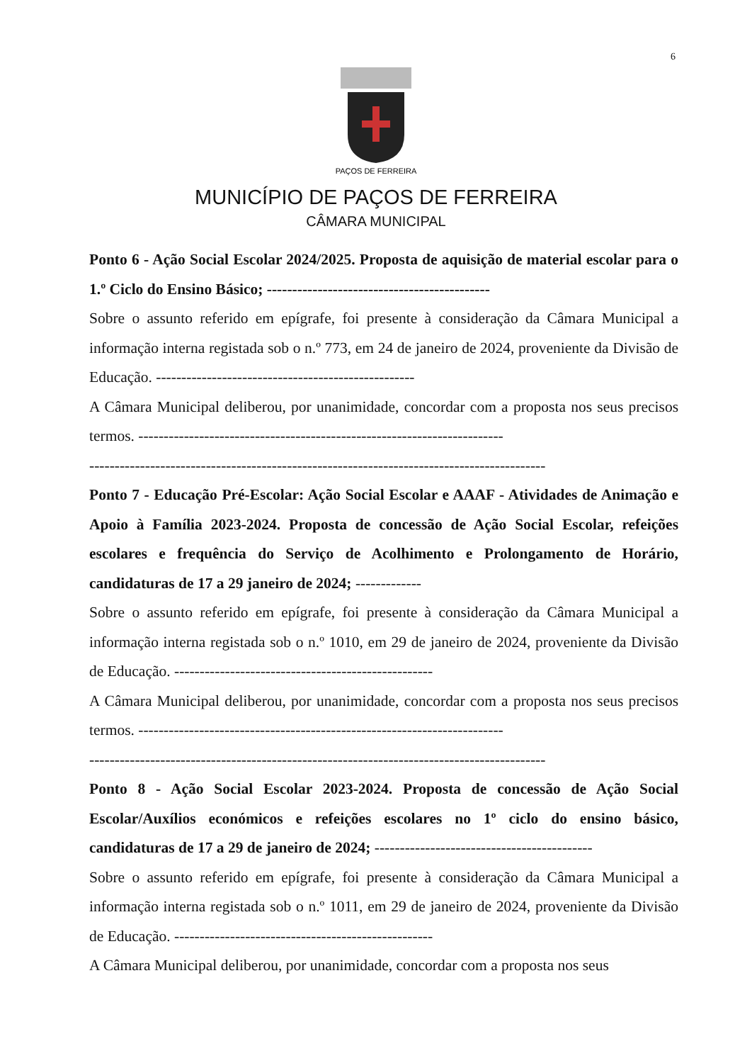6
PAÇOS DE FERREIRA
MUNICÍPIO DE PAÇOS DE FERREIRA
CÂMARA MUNICIPAL
Ponto 6 - Ação Social Escolar 2024/2025. Proposta de aquisição de material escolar para o 1.º Ciclo do Ensino Básico; --------------------------------------------
Sobre o assunto referido em epígrafe, foi presente à consideração da Câmara Municipal a informação interna registada sob o n.º 773, em 24 de janeiro de 2024, proveniente da Divisão de Educação. ---------------------------------------------------
A Câmara Municipal deliberou, por unanimidade, concordar com a proposta nos seus precisos termos. ------------------------------------------------------------------------
------------------------------------------------------------------------------------------
Ponto 7 - Educação Pré-Escolar: Ação Social Escolar e AAAF - Atividades de Animação e Apoio à Família 2023-2024. Proposta de concessão de Ação Social Escolar, refeições escolares e frequência do Serviço de Acolhimento e Prolongamento de Horário, candidaturas de 17 a 29 janeiro de 2024; -------------
Sobre o assunto referido em epígrafe, foi presente à consideração da Câmara Municipal a informação interna registada sob o n.º 1010, em 29 de janeiro de 2024, proveniente da Divisão de Educação. ---------------------------------------------------
A Câmara Municipal deliberou, por unanimidade, concordar com a proposta nos seus precisos termos. ------------------------------------------------------------------------
------------------------------------------------------------------------------------------
Ponto 8 - Ação Social Escolar 2023-2024. Proposta de concessão de Ação Social Escolar/Auxílios económicos e refeições escolares no 1º ciclo do ensino básico, candidaturas de 17 a 29 de janeiro de 2024; -------------------------------------------
Sobre o assunto referido em epígrafe, foi presente à consideração da Câmara Municipal a informação interna registada sob o n.º 1011, em 29 de janeiro de 2024, proveniente da Divisão de Educação. ---------------------------------------------------
A Câmara Municipal deliberou, por unanimidade, concordar com a proposta nos seus